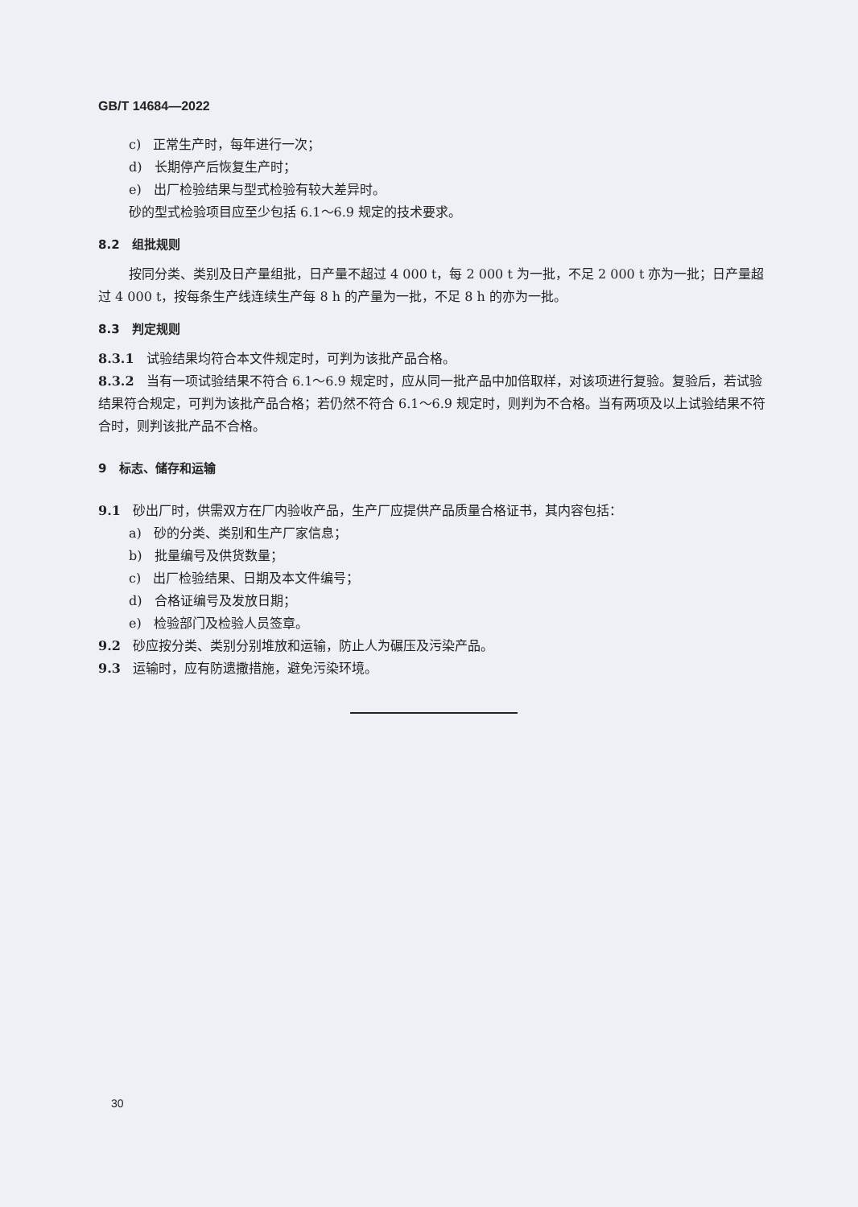GB/T 14684—2022
c) 正常生产时，每年进行一次；
d) 长期停产后恢复生产时；
e) 出厂检验结果与型式检验有较大差异时。
砂的型式检验项目应至少包括 6.1～6.9 规定的技术要求。
8.2 组批规则
按同分类、类别及日产量组批，日产量不超过 4 000 t，每 2 000 t 为一批，不足 2 000 t 亦为一批；日产量超过 4 000 t，按每条生产线连续生产每 8 h 的产量为一批，不足 8 h 的亦为一批。
8.3 判定规则
8.3.1 试验结果均符合本文件规定时，可判为该批产品合格。
8.3.2 当有一项试验结果不符合 6.1～6.9 规定时，应从同一批产品中加倍取样，对该项进行复验。复验后，若试验结果符合规定，可判为该批产品合格；若仍然不符合 6.1～6.9 规定时，则判为不合格。当有两项及以上试验结果不符合时，则判该批产品不合格。
9 标志、储存和运输
9.1 砂出厂时，供需双方在厂内验收产品，生产厂应提供产品质量合格证书，其内容包括：
a) 砂的分类、类别和生产厂家信息；
b) 批量编号及供货数量；
c) 出厂检验结果、日期及本文件编号；
d) 合格证编号及发放日期；
e) 检验部门及检验人员签章。
9.2 砂应按分类、类别分别堆放和运输，防止人为碾压及污染产品。
9.3 运输时，应有防遗撒措施，避免污染环境。
30